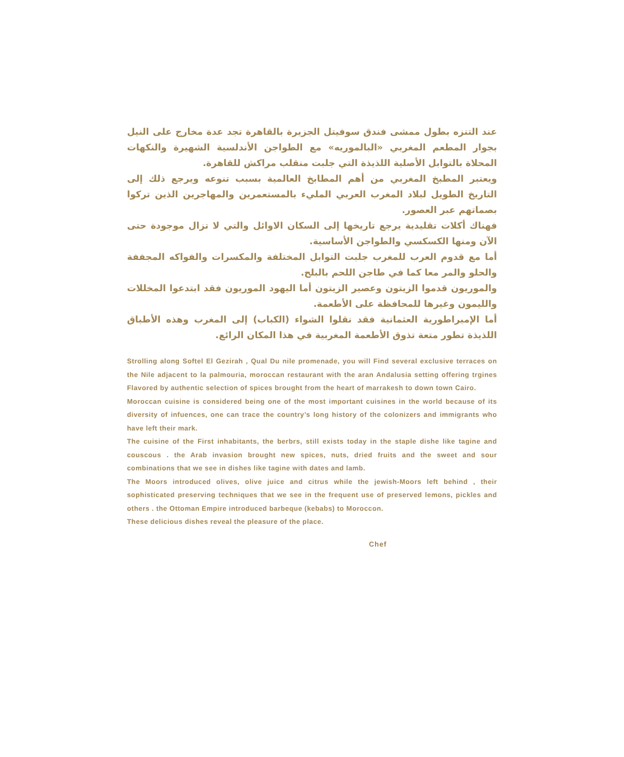عند التنزه بطول ممشى فندق سوفيتل الجزيرة بالقاهرة تجد عدة مخارج على النيل بجوار المطعم المغربي «البالموريه» مع الطواجن الأندلسية الشهيرة والنكهات المحلاة بالتوابل الأصلية اللذيذة التي جلبت منقلب مراكش للقاهرة.
ويعتبر المطبخ المغربي من أهم المطابخ العالمية بسبب تنوعه ويرجع ذلك إلى التاريخ الطويل لبلاد المغرب العربي المليء بالمستعمرين والمهاجرين الذين تركوا بصماتهم عبر العصور.
فهناك أكلات تقليدية يرجع تاريخها إلى السكان الاوائل والتي لا تزال موجودة حتى الآن ومنها الكسكسي والطواجن الأساسية.
أما مع قدوم العرب للمغرب جلبت التوابل المختلفة والمكسرات والفواكه المجففة والحلو والمر معا كما في طاجن اللحم بالبلح.
والموريون قدموا الزيتون وعصير الزيتون أما اليهود الموريون فقد ابتدعوا المخللات والليمون وغيرها للمحافظة على الأطعمة.
أما الإمبراطورية العثمانية فقد نقلوا الشواء (الكباب) إلى المغرب وهذه الأطباق اللذيذة تطور متعة تذوق الأطعمة المغربية في هذا المكان الرائع.
Strolling along Softel El Gezirah , Qual Du nile promenade, you will Find several exclusive terraces on the Nile adjacent to la palmouria, moroccan restaurant with the aran Andalusia setting offering trgines Flavored by authentic selection of spices brought from the heart of marrakesh to down town Cairo.
Moroccan cuisine is considered being one of the most important cuisines in the world because of its diversity of infuences, one can trace the country’s long history of the colonizers and immigrants who have left their mark.
The cuisine of the First inhabitants, the berbrs, still exists today in the staple dishe like tagine and couscous . the Arab invasion brought new spices, nuts, dried fruits and the sweet and sour combinations that we see in dishes like tagine with dates and lamb.
The Moors introduced olives, olive juice and citrus while the jewish-Moors left behind , their sophisticated preserving techniques that we see in the frequent use of preserved lemons, pickles and others . the Ottoman Empire introduced barbeque (kebabs) to Moroccon.
These delicious dishes reveal the pleasure of the place.
Chef